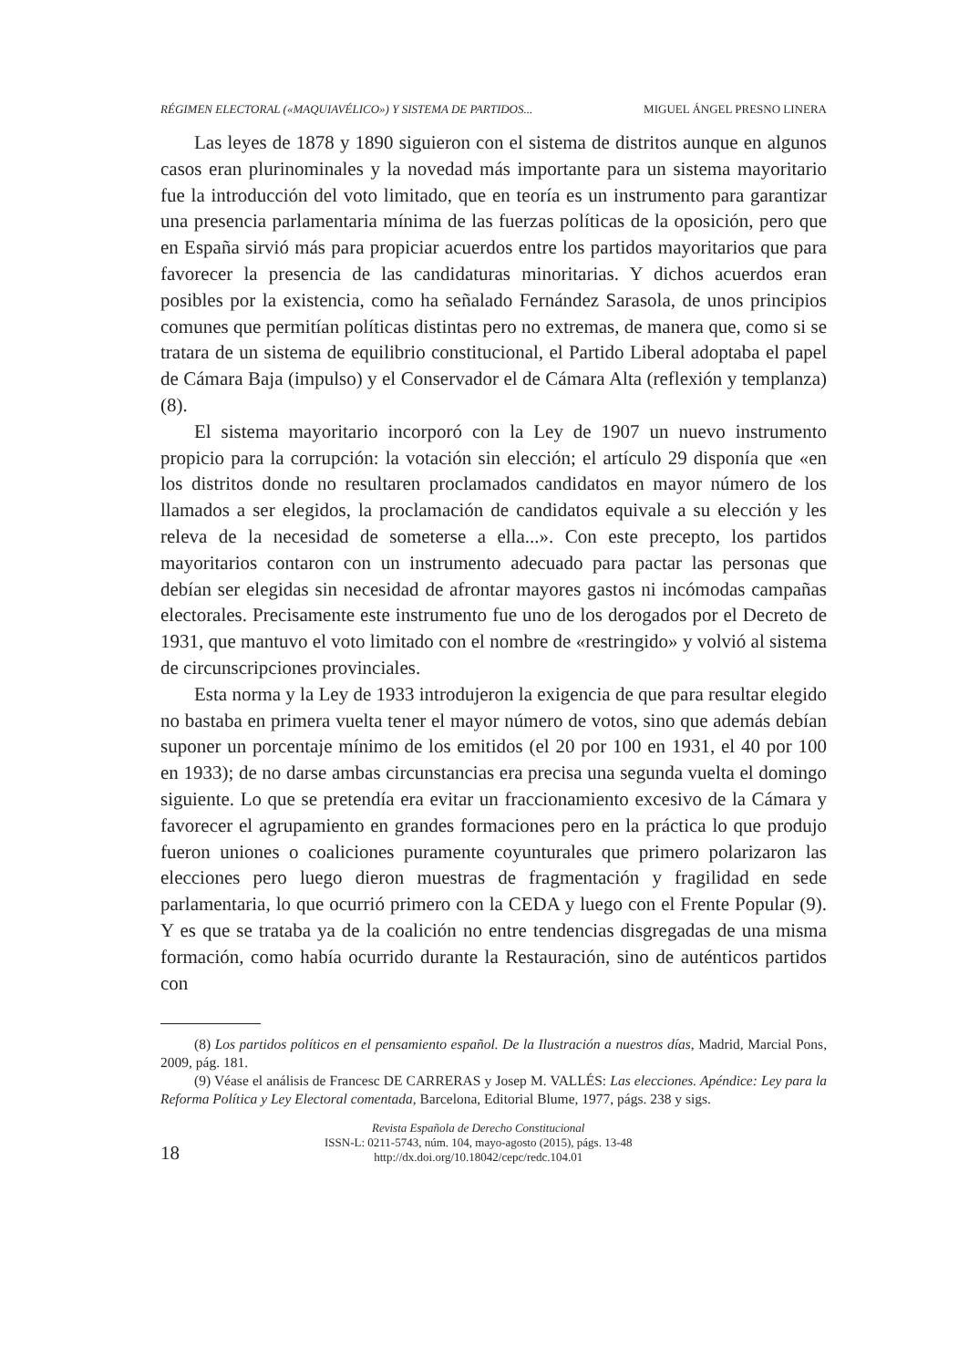RÉGIMEN ELECTORAL («MAQUIAVÉLICO») Y SISTEMA DE PARTIDOS... MIGUEL ÁNGEL PRESNO LINERA
Las leyes de 1878 y 1890 siguieron con el sistema de distritos aunque en algunos casos eran plurinominales y la novedad más importante para un sistema mayoritario fue la introducción del voto limitado, que en teoría es un instrumento para garantizar una presencia parlamentaria mínima de las fuerzas políticas de la oposición, pero que en España sirvió más para propiciar acuerdos entre los partidos mayoritarios que para favorecer la presencia de las candidaturas minoritarias. Y dichos acuerdos eran posibles por la existencia, como ha señalado Fernández Sarasola, de unos principios comunes que permitían políticas distintas pero no extremas, de manera que, como si se tratara de un sistema de equilibrio constitucional, el Partido Liberal adoptaba el papel de Cámara Baja (impulso) y el Conservador el de Cámara Alta (reflexión y templanza) (8).
El sistema mayoritario incorporó con la Ley de 1907 un nuevo instrumento propicio para la corrupción: la votación sin elección; el artículo 29 disponía que «en los distritos donde no resultaren proclamados candidatos en mayor número de los llamados a ser elegidos, la proclamación de candidatos equivale a su elección y les releva de la necesidad de someterse a ella...». Con este precepto, los partidos mayoritarios contaron con un instrumento adecuado para pactar las personas que debían ser elegidas sin necesidad de afrontar mayores gastos ni incómodas campañas electorales. Precisamente este instrumento fue uno de los derogados por el Decreto de 1931, que mantuvo el voto limitado con el nombre de «restringido» y volvió al sistema de circunscripciones provinciales.
Esta norma y la Ley de 1933 introdujeron la exigencia de que para resultar elegido no bastaba en primera vuelta tener el mayor número de votos, sino que además debían suponer un porcentaje mínimo de los emitidos (el 20 por 100 en 1931, el 40 por 100 en 1933); de no darse ambas circunstancias era precisa una segunda vuelta el domingo siguiente. Lo que se pretendía era evitar un fraccionamiento excesivo de la Cámara y favorecer el agrupamiento en grandes formaciones pero en la práctica lo que produjo fueron uniones o coaliciones puramente coyunturales que primero polarizaron las elecciones pero luego dieron muestras de fragmentación y fragilidad en sede parlamentaria, lo que ocurrió primero con la CEDA y luego con el Frente Popular (9). Y es que se trataba ya de la coalición no entre tendencias disgregadas de una misma formación, como había ocurrido durante la Restauración, sino de auténticos partidos con
(8) Los partidos políticos en el pensamiento español. De la Ilustración a nuestros días, Madrid, Marcial Pons, 2009, pág. 181.
(9) Véase el análisis de Francesc DE CARRERAS y Josep M. VALLÉS: Las elecciones. Apéndice: Ley para la Reforma Política y Ley Electoral comentada, Barcelona, Editorial Blume, 1977, págs. 238 y sigs.
18
Revista Española de Derecho Constitucional
ISSN-L: 0211-5743, núm. 104, mayo-agosto (2015), págs. 13-48
http://dx.doi.org/10.18042/cepc/redc.104.01